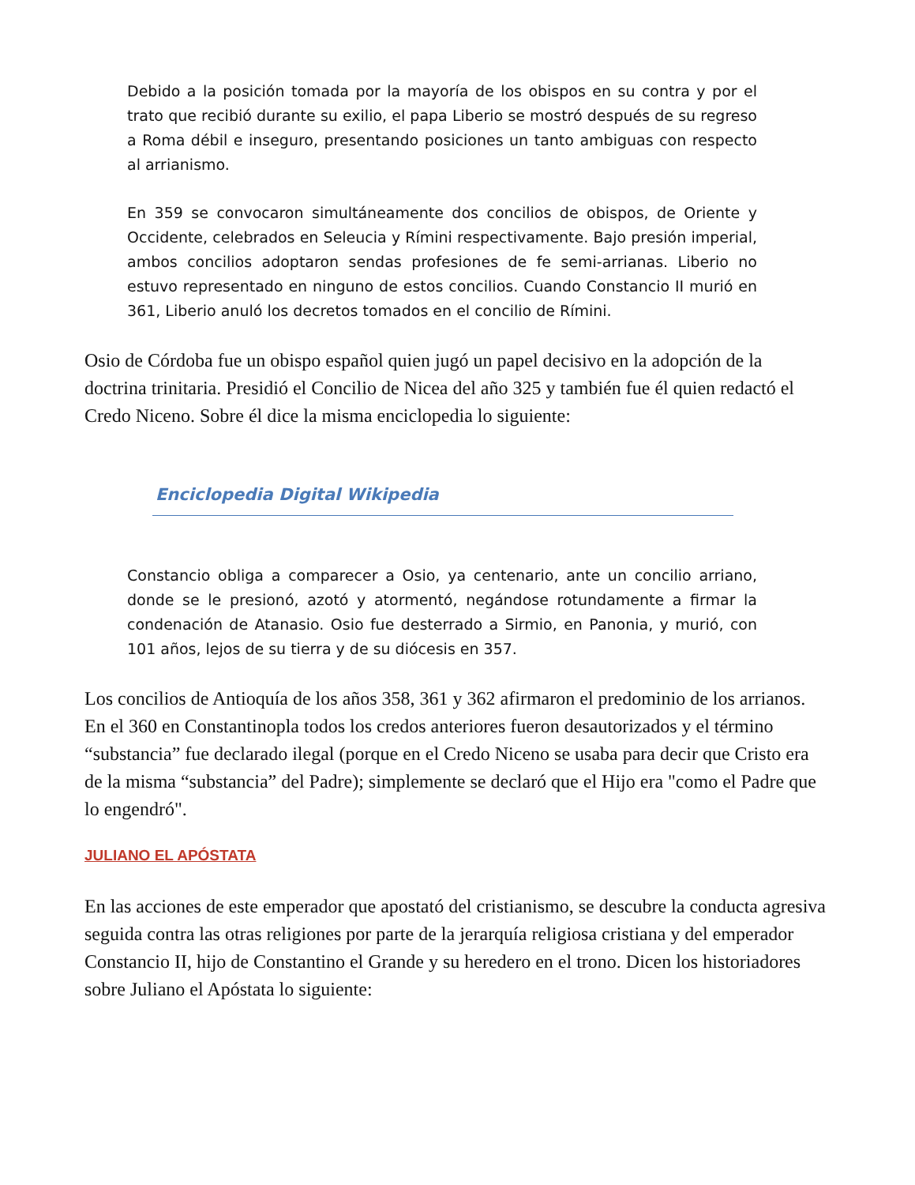Debido a la posición tomada por la mayoría de los obispos en su contra y por el trato que recibió durante su exilio, el papa Liberio se mostró después de su regreso a Roma débil e inseguro, presentando posiciones un tanto ambiguas con respecto al arrianismo.
En 359 se convocaron simultáneamente dos concilios de obispos, de Oriente y Occidente, celebrados en Seleucia y Rímini respectivamente. Bajo presión imperial, ambos concilios adoptaron sendas profesiones de fe semi-arrianas. Liberio no estuvo representado en ninguno de estos concilios. Cuando Constancio II murió en 361, Liberio anuló los decretos tomados en el concilio de Rímini.
Osio de Córdoba fue un obispo español quien jugó un papel decisivo en la adopción de la doctrina trinitaria. Presidió el Concilio de Nicea del año 325 y también fue él quien redactó el Credo Niceno. Sobre él dice la misma enciclopedia lo siguiente:
Enciclopedia Digital Wikipedia
Constancio obliga a comparecer a Osio, ya centenario, ante un concilio arriano, donde se le presionó, azotó y atormentó, negándose rotundamente a firmar la condenación de Atanasio. Osio fue desterrado a Sirmio, en Panonia, y murió, con 101 años, lejos de su tierra y de su diócesis en 357.
Los concilios de Antioquía de los años 358, 361 y 362 afirmaron el predominio de los arrianos. En el 360 en Constantinopla todos los credos anteriores fueron desautorizados y el término “substancia” fue declarado ilegal (porque en el Credo Niceno se usaba para decir que Cristo era de la misma “substancia” del Padre); simplemente se declaró que el Hijo era "como el Padre que lo engendró".
JULIANO EL APÓSTATA
En las acciones de este emperador que apostató del cristianismo, se descubre la conducta agresiva seguida contra las otras religiones por parte de la jerarquía religiosa cristiana y del emperador Constancio II, hijo de Constantino el Grande y su heredero en el trono. Dicen los historiadores sobre Juliano el Apóstata lo siguiente: